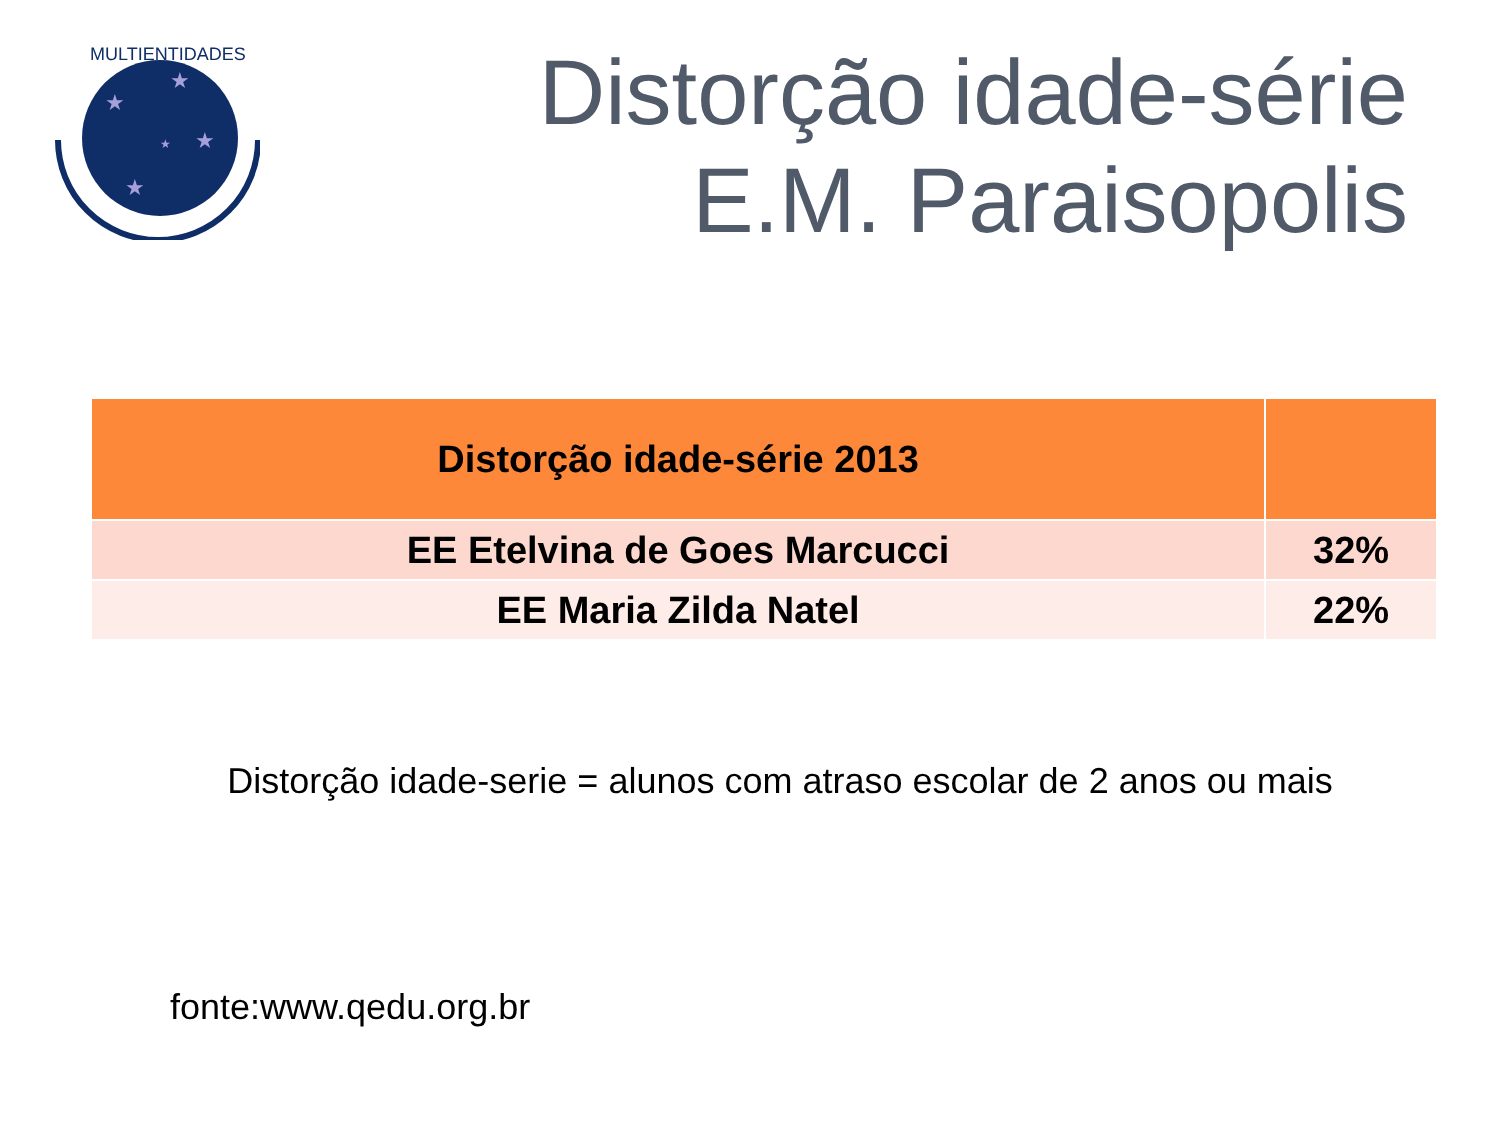★
★
★
★
★
MULTIENTIDADES
Distorção idade-série
E.M. Paraisopolis
| Distorção idade-série 2013 | |
| --- | --- |
| EE Etelvina de Goes Marcucci | 32% |
| EE Maria Zilda Natel | 22% |
Distorção idade-serie = alunos com atraso escolar de 2 anos ou mais
fonte:www.qedu.org.br